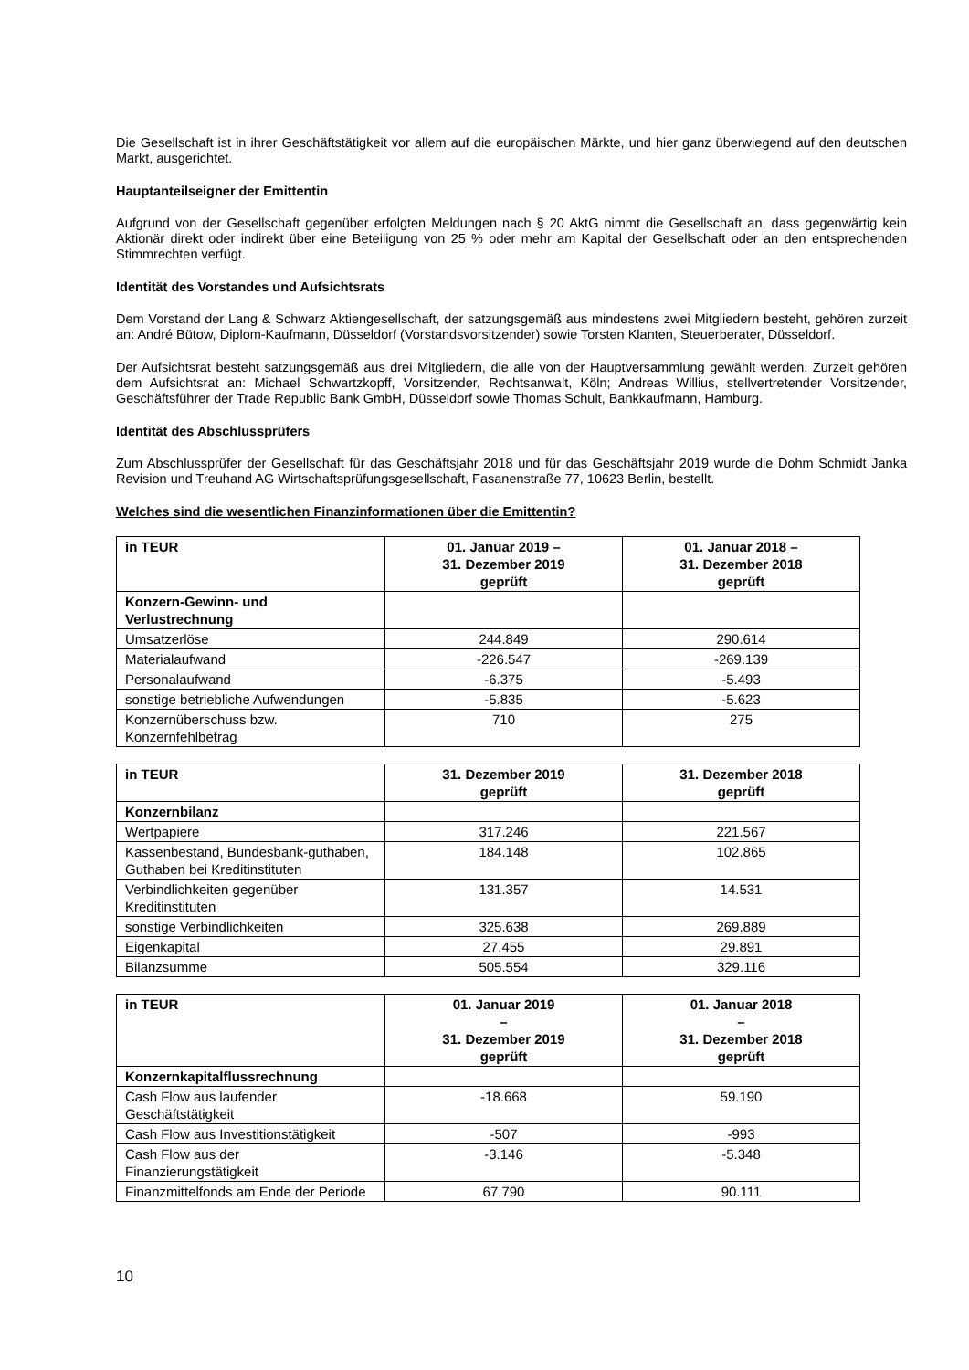Die Gesellschaft ist in ihrer Geschäftstätigkeit vor allem auf die europäischen Märkte, und hier ganz überwiegend auf den deutschen Markt, ausgerichtet.
Hauptanteilseigner der Emittentin
Aufgrund von der Gesellschaft gegenüber erfolgten Meldungen nach § 20 AktG nimmt die Gesellschaft an, dass gegenwärtig kein Aktionär direkt oder indirekt über eine Beteiligung von 25 % oder mehr am Kapital der Gesellschaft oder an den entsprechenden Stimmrechten verfügt.
Identität des Vorstandes und Aufsichtsrats
Dem Vorstand der Lang & Schwarz Aktiengesellschaft, der satzungsgemäß aus mindestens zwei Mitgliedern besteht, gehören zurzeit an: André Bütow, Diplom-Kaufmann, Düsseldorf (Vorstandsvorsitzender) sowie Torsten Klanten, Steuerberater, Düsseldorf.
Der Aufsichtsrat besteht satzungsgemäß aus drei Mitgliedern, die alle von der Hauptversammlung gewählt werden. Zurzeit gehören dem Aufsichtsrat an: Michael Schwartzkopff, Vorsitzender, Rechtsanwalt, Köln; Andreas Willius, stellvertretender Vorsitzender, Geschäftsführer der Trade Republic Bank GmbH, Düsseldorf sowie Thomas Schult, Bankkaufmann, Hamburg.
Identität des Abschlussprüfers
Zum Abschlussprüfer der Gesellschaft für das Geschäftsjahr 2018 und für das Geschäftsjahr 2019 wurde die Dohm Schmidt Janka Revision und Treuhand AG Wirtschaftsprüfungsgesellschaft, Fasanenstraße 77, 10623 Berlin, bestellt.
Welches sind die wesentlichen Finanzinformationen über die Emittentin?
| in TEUR | 01. Januar 2019 – 31. Dezember 2019 geprüft | 01. Januar 2018 – 31. Dezember 2018 geprüft |
| --- | --- | --- |
| Konzern-Gewinn- und Verlustrechnung | | |
| Umsatzerlöse | 244.849 | 290.614 |
| Materialaufwand | -226.547 | -269.139 |
| Personalaufwand | -6.375 | -5.493 |
| sonstige betriebliche Aufwendungen | -5.835 | -5.623 |
| Konzernüberschuss bzw. Konzernfehlbetrag | 710 | 275 |
| in TEUR | 31. Dezember 2019 geprüft | 31. Dezember 2018 geprüft |
| --- | --- | --- |
| Konzernbilanz | | |
| Wertpapiere | 317.246 | 221.567 |
| Kassenbestand, Bundesbank-guthaben, Guthaben bei Kreditinstituten | 184.148 | 102.865 |
| Verbindlichkeiten gegenüber Kreditinstituten | 131.357 | 14.531 |
| sonstige Verbindlichkeiten | 325.638 | 269.889 |
| Eigenkapital | 27.455 | 29.891 |
| Bilanzsumme | 505.554 | 329.116 |
| in TEUR | 01. Januar 2019 – 31. Dezember 2019 geprüft | 01. Januar 2018 – 31. Dezember 2018 geprüft |
| --- | --- | --- |
| Konzernkapitalflussrechnung | | |
| Cash Flow aus laufender Geschäftstätigkeit | -18.668 | 59.190 |
| Cash Flow aus Investitionstätigkeit | -507 | -993 |
| Cash Flow aus der Finanzierungstätigkeit | -3.146 | -5.348 |
| Finanzmittelfonds am Ende der Periode | 67.790 | 90.111 |
10